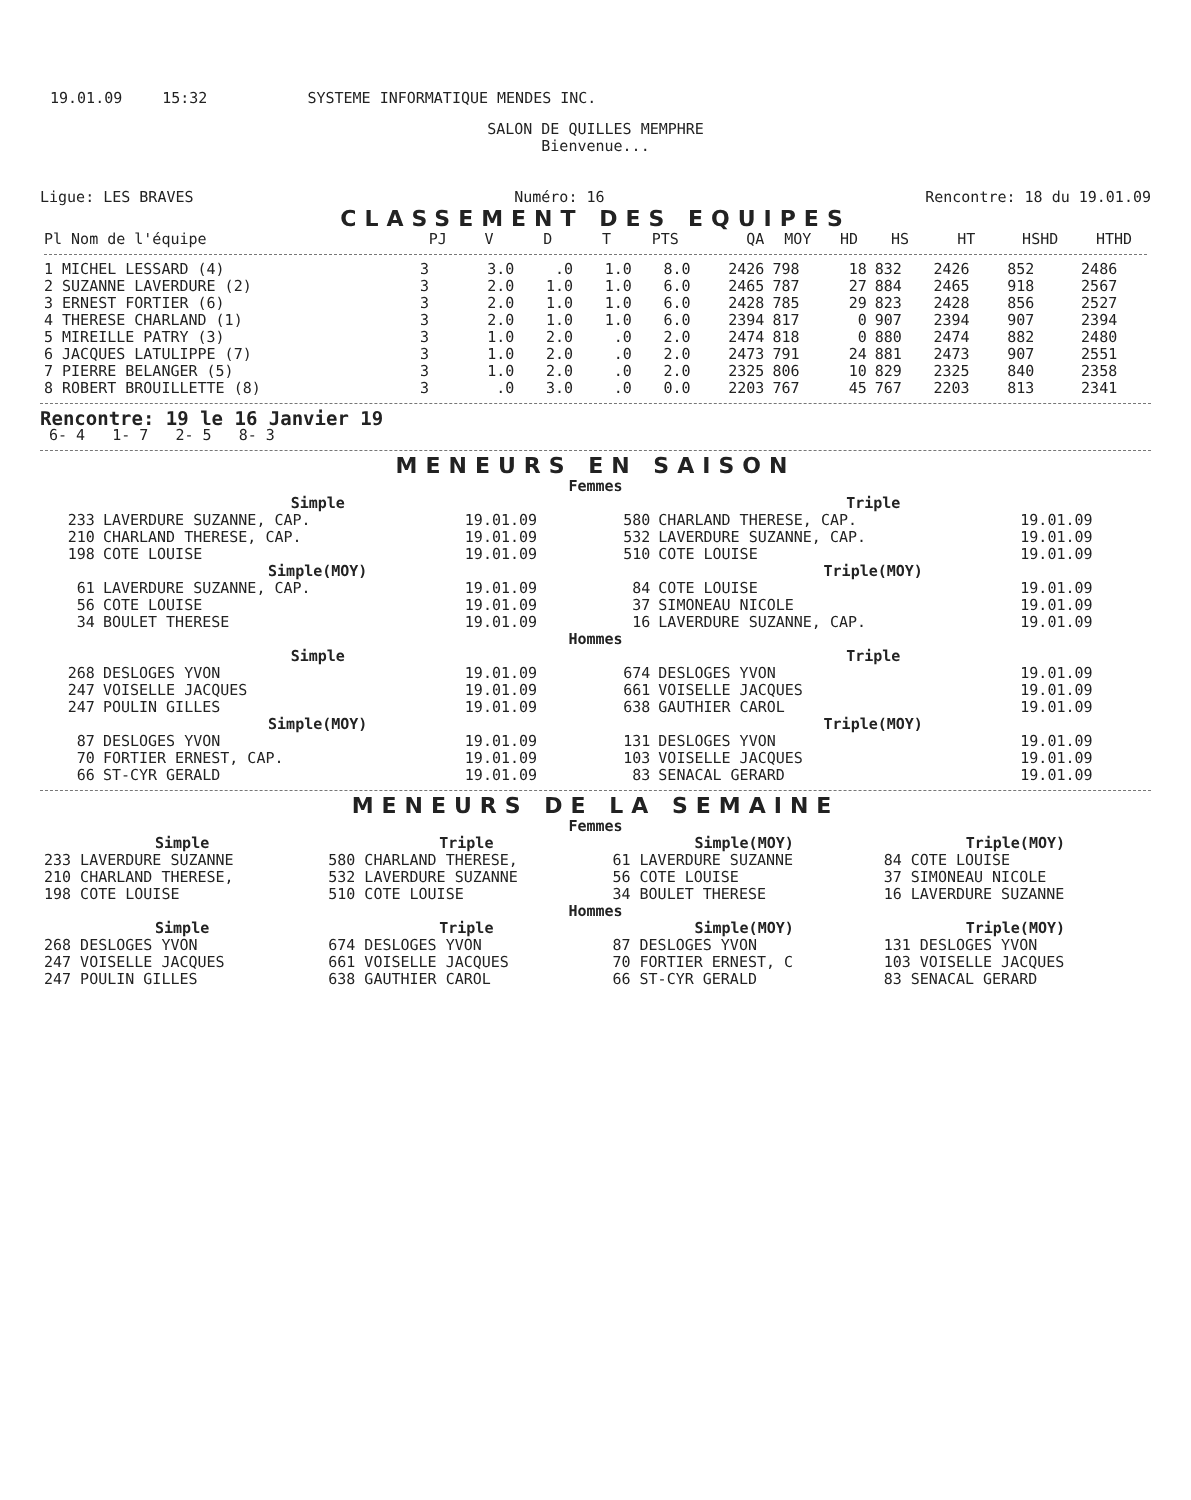19.01.09 15:32 SYSTEME INFORMATIQUE MENDES INC.
SALON DE QUILLES MEMPHRE
Bienvenue...
Ligue: LES BRAVES Numéro: 16 Rencontre: 18 du 19.01.09
CLASSEMENT DES EQUIPES
| Pl Nom de l'équipe | PJ | V | D | T | PTS | QA | MOY | HD | HS | HT | HSHD | HTHD |
| --- | --- | --- | --- | --- | --- | --- | --- | --- | --- | --- | --- | --- |
| 1 MICHEL LESSARD (4) | 3 | 3.0 | .0 | 1.0 | 8.0 | 2426 | 798 | 18 | 832 | 2426 | 852 | 2486 |
| 2 SUZANNE LAVERDURE (2) | 3 | 2.0 | 1.0 | 1.0 | 6.0 | 2465 | 787 | 27 | 884 | 2465 | 918 | 2567 |
| 3 ERNEST FORTIER (6) | 3 | 2.0 | 1.0 | 1.0 | 6.0 | 2428 | 785 | 29 | 823 | 2428 | 856 | 2527 |
| 4 THERESE CHARLAND (1) | 3 | 2.0 | 1.0 | 1.0 | 6.0 | 2394 | 817 | 0 | 907 | 2394 | 907 | 2394 |
| 5 MIREILLE PATRY (3) | 3 | 1.0 | 2.0 | .0 | 2.0 | 2474 | 818 | 0 | 880 | 2474 | 882 | 2480 |
| 6 JACQUES LATULIPPE (7) | 3 | 1.0 | 2.0 | .0 | 2.0 | 2473 | 791 | 24 | 881 | 2473 | 907 | 2551 |
| 7 PIERRE BELANGER (5) | 3 | 1.0 | 2.0 | .0 | 2.0 | 2325 | 806 | 10 | 829 | 2325 | 840 | 2358 |
| 8 ROBERT BROUILLETTE (8) | 3 | .0 | 3.0 | .0 | 0.0 | 2203 | 767 | 45 | 767 | 2203 | 813 | 2341 |
Rencontre: 19 le 16 Janvier 19
6- 4 1- 7 2- 5 8- 3
MENEURS EN SAISON
Femmes
| Simple | | | Triple | | |
| --- | --- | --- | --- | --- | --- |
| 233 | LAVERDURE SUZANNE, CAP. | 19.01.09 | 580 | CHARLAND THERESE, CAP. | 19.01.09 |
| 210 | CHARLAND THERESE, CAP. | 19.01.09 | 532 | LAVERDURE SUZANNE, CAP. | 19.01.09 |
| 198 | COTE LOUISE | 19.01.09 | 510 | COTE LOUISE | 19.01.09 |
| Simple(MOY) | | | Triple(MOY) | | |
| 61 | LAVERDURE SUZANNE, CAP. | 19.01.09 | 84 | COTE LOUISE | 19.01.09 |
| 56 | COTE LOUISE | 19.01.09 | 37 | SIMONEAU NICOLE | 19.01.09 |
| 34 | BOULET THERESE | 19.01.09 | 16 | LAVERDURE SUZANNE, CAP. | 19.01.09 |
| Hommes | | | | | |
| Simple | | | Triple | | |
| 268 | DESLOGES YVON | 19.01.09 | 674 | DESLOGES YVON | 19.01.09 |
| 247 | VOISELLE JACQUES | 19.01.09 | 661 | VOISELLE JACQUES | 19.01.09 |
| 247 | POULIN GILLES | 19.01.09 | 638 | GAUTHIER CAROL | 19.01.09 |
| Simple(MOY) | | | Triple(MOY) | | |
| 87 | DESLOGES YVON | 19.01.09 | 131 | DESLOGES YVON | 19.01.09 |
| 70 | FORTIER ERNEST, CAP. | 19.01.09 | 103 | VOISELLE JACQUES | 19.01.09 |
| 66 | ST-CYR GERALD | 19.01.09 | 83 | SENACAL GERARD | 19.01.09 |
MENEURS DE LA SEMAINE
Femmes
| Simple | Triple | Simple(MOY) | Triple(MOY) |
| --- | --- | --- | --- |
| 233 LAVERDURE SUZANNE | 580 CHARLAND THERESE, | 61 LAVERDURE SUZANNE | 84 COTE LOUISE |
| 210 CHARLAND THERESE, | 532 LAVERDURE SUZANNE | 56 COTE LOUISE | 37 SIMONEAU NICOLE |
| 198 COTE LOUISE | 510 COTE LOUISE | 34 BOULET THERESE | 16 LAVERDURE SUZANNE |
| Hommes | | | |
| Simple | Triple | Simple(MOY) | Triple(MOY) |
| 268 DESLOGES YVON | 674 DESLOGES YVON | 87 DESLOGES YVON | 131 DESLOGES YVON |
| 247 VOISELLE JACQUES | 661 VOISELLE JACQUES | 70 FORTIER ERNEST, C | 103 VOISELLE JACQUES |
| 247 POULIN GILLES | 638 GAUTHIER CAROL | 66 ST-CYR GERALD | 83 SENACAL GERARD |